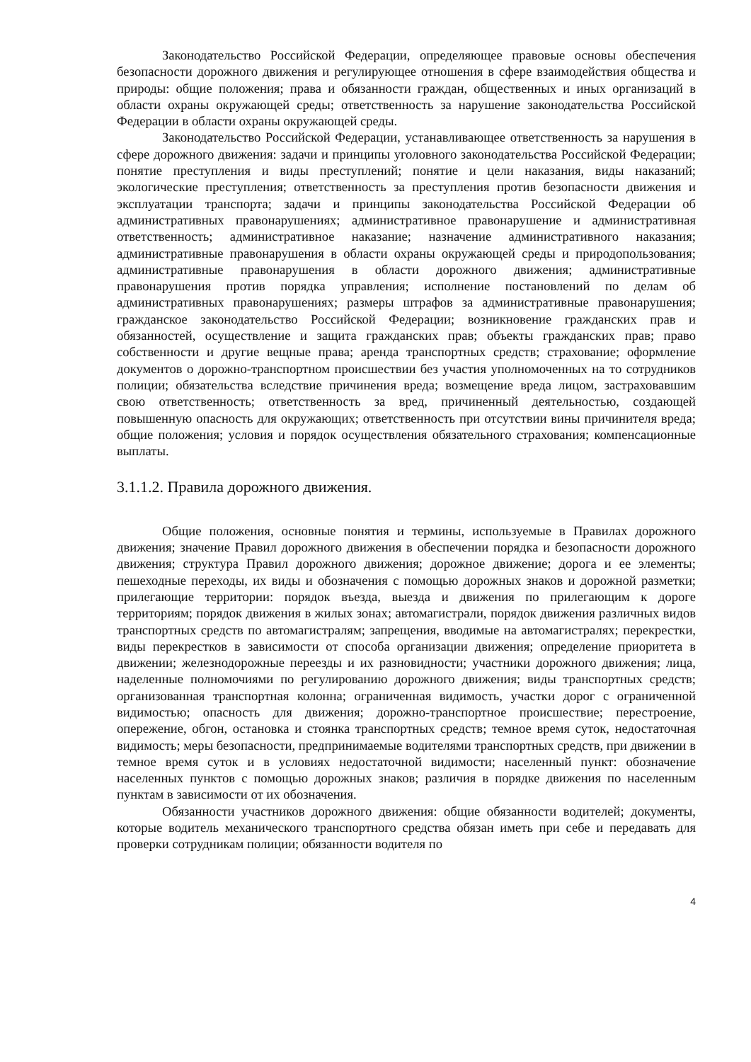Законодательство Российской Федерации, определяющее правовые основы обеспечения безопасности дорожного движения и регулирующее отношения в сфере взаимодействия общества и природы: общие положения; права и обязанности граждан, общественных и иных организаций в области охраны окружающей среды; ответственность за нарушение законодательства Российской Федерации в области охраны окружающей среды.
Законодательство Российской Федерации, устанавливающее ответственность за нарушения в сфере дорожного движения: задачи и принципы уголовного законодательства Российской Федерации; понятие преступления и виды преступлений; понятие и цели наказания, виды наказаний; экологические преступления; ответственность за преступления против безопасности движения и эксплуатации транспорта; задачи и принципы законодательства Российской Федерации об административных правонарушениях; административное правонарушение и административная ответственность; административное наказание; назначение административного наказания; административные правонарушения в области охраны окружающей среды и природопользования; административные правонарушения в области дорожного движения; административные правонарушения против порядка управления; исполнение постановлений по делам об административных правонарушениях; размеры штрафов за административные правонарушения; гражданское законодательство Российской Федерации; возникновение гражданских прав и обязанностей, осуществление и защита гражданских прав; объекты гражданских прав; право собственности и другие вещные права; аренда транспортных средств; страхование; оформление документов о дорожно-транспортном происшествии без участия уполномоченных на то сотрудников полиции; обязательства вследствие причинения вреда; возмещение вреда лицом, застраховавшим свою ответственность; ответственность за вред, причиненный деятельностью, создающей повышенную опасность для окружающих; ответственность при отсутствии вины причинителя вреда; общие положения; условия и порядок осуществления обязательного страхования; компенсационные выплаты.
3.1.1.2. Правила дорожного движения.
Общие положения, основные понятия и термины, используемые в Правилах дорожного движения; значение Правил дорожного движения в обеспечении порядка и безопасности дорожного движения; структура Правил дорожного движения; дорожное движение; дорога и ее элементы; пешеходные переходы, их виды и обозначения с помощью дорожных знаков и дорожной разметки; прилегающие территории: порядок въезда, выезда и движения по прилегающим к дороге территориям; порядок движения в жилых зонах; автомагистрали, порядок движения различных видов транспортных средств по автомагистралям; запрещения, вводимые на автомагистралях; перекрестки, виды перекрестков в зависимости от способа организации движения; определение приоритета в движении; железнодорожные переезды и их разновидности; участники дорожного движения; лица, наделенные полномочиями по регулированию дорожного движения; виды транспортных средств; организованная транспортная колонна; ограниченная видимость, участки дорог с ограниченной видимостью; опасность для движения; дорожно-транспортное происшествие; перестроение, опережение, обгон, остановка и стоянка транспортных средств; темное время суток, недостаточная видимость; меры безопасности, предпринимаемые водителями транспортных средств, при движении в темное время суток и в условиях недостаточной видимости; населенный пункт: обозначение населенных пунктов с помощью дорожных знаков; различия в порядке движения по населенным пунктам в зависимости от их обозначения.
Обязанности участников дорожного движения: общие обязанности водителей; документы, которые водитель механического транспортного средства обязан иметь при себе и передавать для проверки сотрудникам полиции; обязанности водителя по
4